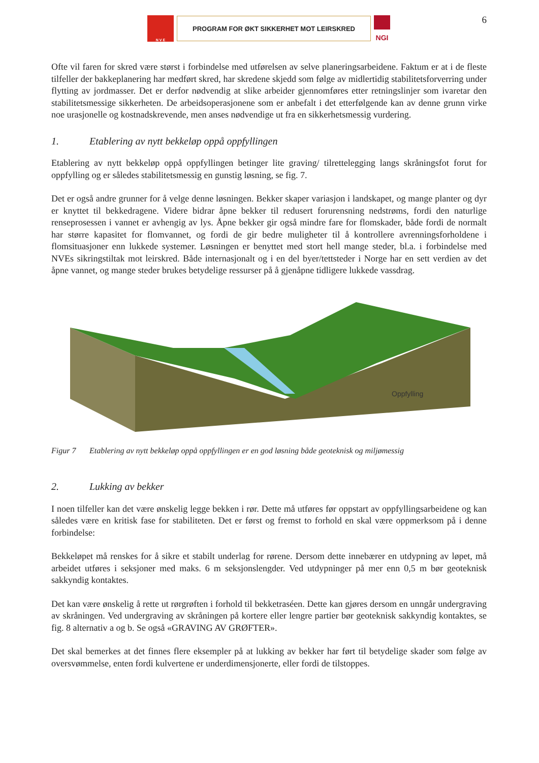N V E
PROGRAM FOR ØKT SIKKERHET MOT LEIRSKRED
NGI
6
Ofte vil faren for skred være størst i forbindelse med utførelsen av selve planeringsarbeidene. Faktum er at i de fleste tilfeller der bakkeplanering har medført skred, har skredene skjedd som følge av midlertidig stabilitetsforverring under flytting av jordmasser. Det er derfor nødvendig at slike arbeider gjennomføres etter retningslinjer som ivaretar den stabilitetsmessige sikkerheten. De arbeidsoperasjonene som er anbefalt i det etterfølgende kan av denne grunn virke noe urasjonelle og kostnadskrevende, men anses nødvendige ut fra en sikkerhetsmessig vurdering.
1. Etablering av nytt bekkeløp oppå oppfyllingen
Etablering av nytt bekkeløp oppå oppfyllingen betinger lite graving/ tilrettelegging langs skråningsfot forut for oppfylling og er således stabilitetsmessig en gunstig løsning, se fig. 7.
Det er også andre grunner for å velge denne løsningen. Bekker skaper variasjon i landskapet, og mange planter og dyr er knyttet til bekkedragene. Videre bidrar åpne bekker til redusert forurensning nedstrøms, fordi den naturlige renseprosessen i vannet er avhengig av lys. Åpne bekker gir også mindre fare for flomskader, både fordi de normalt har større kapasitet for flomvannet, og fordi de gir bedre muligheter til å kontrollere avrenningsforholdene i flomsituasjoner enn lukkede systemer. Løsningen er benyttet med stort hell mange steder, bl.a. i forbindelse med NVEs sikringstiltak mot leirskred. Både internasjonalt og i en del byer/tettsteder i Norge har en sett verdien av det åpne vannet, og mange steder brukes betydelige ressurser på å gjenåpne tidligere lukkede vassdrag.
Oppfylling
Figur 7 Etablering av nytt bekkeløp oppå oppfyllingen er en god løsning både geoteknisk og miljømessig
2. Lukking av bekker
I noen tilfeller kan det være ønskelig legge bekken i rør. Dette må utføres før oppstart av oppfyllingsarbeidene og kan således være en kritisk fase for stabiliteten. Det er først og fremst to forhold en skal være oppmerksom på i denne forbindelse:
Bekkeløpet må renskes for å sikre et stabilt underlag for rørene. Dersom dette innebærer en utdypning av løpet, må arbeidet utføres i seksjoner med maks. 6 m seksjonslengder. Ved utdypninger på mer enn 0,5 m bør geoteknisk sakkyndig kontaktes.
Det kan være ønskelig å rette ut rørgrøften i forhold til bekketraséen. Dette kan gjøres dersom en unngår undergraving av skråningen. Ved undergraving av skråningen på kortere eller lengre partier bør geoteknisk sakkyndig kontaktes, se fig. 8 alternativ a og b. Se også «GRAVING AV GRØFTER».
Det skal bemerkes at det finnes flere eksempler på at lukking av bekker har ført til betydelige skader som følge av oversvømmelse, enten fordi kulvertene er underdimensjonerte, eller fordi de tilstoppes.